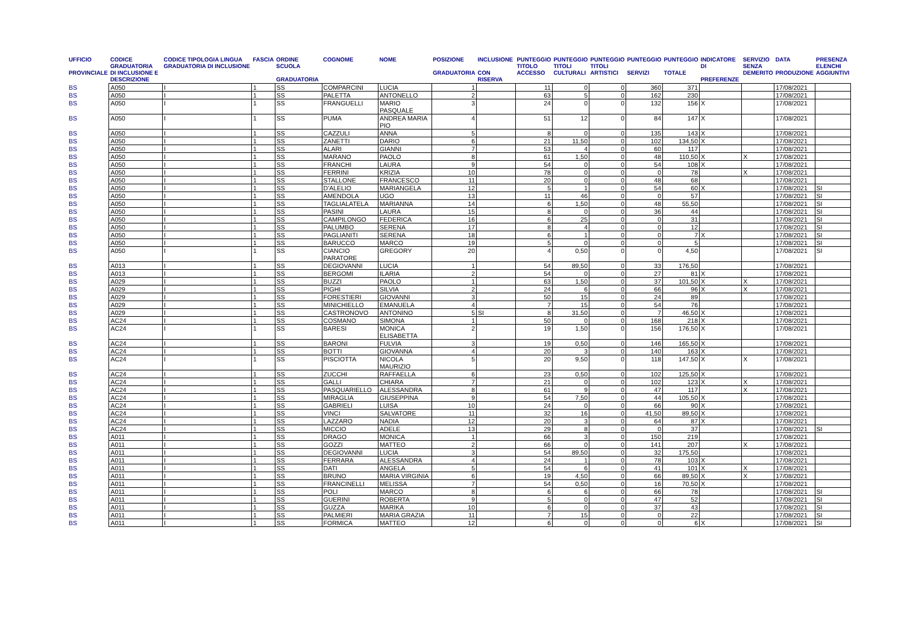| UFFICIO PROVINCIALE | CODICE GRADUATORIA DI INCLUSIONE E DESCRIZIONE | CODICE TIPOLOGIA LINGUA GRADUATORIA DI INCLUSIONE | FASCIA | ORDINE SCUOLA GRADUATORIA | COGNOME | NOME | POSIZIONE GRADUATORIA | INCLUSIONE CON RISERVA | PUNTEGGIO TITOLO ACCESSO | PUNTEGGIO TITOLI CULTURALI | PUNTEGGIO TITOLI ARTISTICI | PUNTEGGIO SERVIZI | PUNTEGGIO TOTALE | INDICATORE DI PREFERENZE | SERVIZIO SENZA DEMERITO | DATA PRODUZIONE | PRESENZA ELENCHI AGGIUNTIVI |
| --- | --- | --- | --- | --- | --- | --- | --- | --- | --- | --- | --- | --- | --- | --- | --- | --- | --- |
| BS | A050 | I | 1 | SS | COMPARCINI | LUCIA | 1 | | 11 | 0 | 0 | 360 | 371 | | | 17/08/2021 | |
| BS | A050 | I | 1 | SS | PALETTA | ANTONELLO | 2 | | 63 | 5 | 0 | 162 | 230 | | | 17/08/2021 | |
| BS | A050 | I | 1 | SS | FRANGUELLI | MARIO PASQUALE | 3 | | 24 | 0 | 0 | 132 | 156 | X | | 17/08/2021 | |
| BS | A050 | I | 1 | SS | PUMA | ANDREA MARIA PIO | 4 | | 51 | 12 | 0 | 84 | 147 | X | | 17/08/2021 | |
| BS | A050 | I | 1 | SS | CAZZULI | ANNA | 5 | | 8 | 0 | 0 | 135 | 143 | X | | 17/08/2021 | |
| BS | A050 | I | 1 | SS | ZANETTI | DARIO | 6 | | 21 | 11,50 | 0 | 102 | 134,50 | X | | 17/08/2021 | |
| BS | A050 | I | 1 | SS | ALARI | GIANNI | 7 | | 53 | 4 | 0 | 60 | 117 | | | 17/08/2021 | |
| BS | A050 | I | 1 | SS | MARANO | PAOLO | 8 | | 61 | 1,50 | 0 | 48 | 110,50 | X | X | 17/08/2021 | |
| BS | A050 | I | 1 | SS | FRANCHI | LAURA | 9 | | 54 | 0 | 0 | 54 | 108 | X | | 17/08/2021 | |
| BS | A050 | I | 1 | SS | FERRINI | KRIZIA | 10 | | 78 | 0 | 0 | 0 | 78 | | X | 17/08/2021 | |
| BS | A050 | I | 1 | SS | STALLONE | FRANCESCO | 11 | | 20 | 0 | 0 | 48 | 68 | | | 17/08/2021 | |
| BS | A050 | I | 1 | SS | D'ALELIO | MARIANGELA | 12 | | 5 | 1 | 0 | 54 | 60 | X | | 17/08/2021 | SI |
| BS | A050 | I | 1 | SS | AMENDOLA | UGO | 13 | | 11 | 46 | 0 | 0 | 57 | | | 17/08/2021 | SI |
| BS | A050 | I | 1 | SS | TAGLIALATELA | MARIANNA | 14 | | 6 | 1,50 | 0 | 48 | 55,50 | | | 17/08/2021 | SI |
| BS | A050 | I | 1 | SS | PASINI | LAURA | 15 | | 8 | 0 | 0 | 36 | 44 | | | 17/08/2021 | SI |
| BS | A050 | I | 1 | SS | CAMPILONGO | FEDERICA | 16 | | 6 | 25 | 0 | 0 | 31 | | | 17/08/2021 | SI |
| BS | A050 | I | 1 | SS | PALUMBO | SERENA | 17 | | 8 | 4 | 0 | 0 | 12 | | | 17/08/2021 | SI |
| BS | A050 | I | 1 | SS | PAGLIANITI | SERENA | 18 | | 6 | 1 | 0 | 0 | 7 | X | | 17/08/2021 | SI |
| BS | A050 | I | 1 | SS | BARUCCO | MARCO | 19 | | 5 | 0 | 0 | 0 | 5 | | | 17/08/2021 | SI |
| BS | A050 | I | 1 | SS | CIANCIO PARATORE | GREGORY | 20 | | 4 | 0,50 | 0 | 0 | 4,50 | | | 17/08/2021 | SI |
| BS | A013 | I | 1 | SS | DEGIOVANNI | LUCIA | 1 | | 54 | 89,50 | 0 | 33 | 176,50 | | | 17/08/2021 | |
| BS | A013 | I | 1 | SS | BERGOMI | ILARIA | 2 | | 54 | 0 | 0 | 27 | 81 | X | | 17/08/2021 | |
| BS | A029 | I | 1 | SS | BUZZI | PAOLO | 1 | | 63 | 1,50 | 0 | 37 | 101,50 | X | X | 17/08/2021 | |
| BS | A029 | I | 1 | SS | PIGHI | SILVIA | 2 | | 24 | 6 | 0 | 66 | 96 | X | X | 17/08/2021 | |
| BS | A029 | I | 1 | SS | FORESTIERI | GIOVANNI | 3 | | 50 | 15 | 0 | 24 | 89 | | | 17/08/2021 | |
| BS | A029 | I | 1 | SS | MINICHIELLO | EMANUELA | 4 | | 7 | 15 | 0 | 54 | 76 | | | 17/08/2021 | |
| BS | A029 | I | 1 | SS | CASTRONOVO | ANTONINO | 5 | SI | 8 | 31,50 | 0 | 7 | 46,50 | X | | 17/08/2021 | |
| BS | AC24 | I | 1 | SS | COSMANO | SIMONA | 1 | | 50 | 0 | 0 | 168 | 218 | X | | 17/08/2021 | |
| BS | AC24 | I | 1 | SS | BARESI | MONICA ELISABETTA | 2 | | 19 | 1,50 | 0 | 156 | 176,50 | X | | 17/08/2021 | |
| BS | AC24 | I | 1 | SS | BARONI | FULVIA | 3 | | 19 | 0,50 | 0 | 146 | 165,50 | X | | 17/08/2021 | |
| BS | AC24 | I | 1 | SS | BOTTI | GIOVANNA | 4 | | 20 | 3 | 0 | 140 | 163 | X | | 17/08/2021 | |
| BS | AC24 | I | 1 | SS | PISCIOTTA | NICOLA MAURIZIO | 5 | | 20 | 9,50 | 0 | 118 | 147,50 | X | X | 17/08/2021 | |
| BS | AC24 | I | 1 | SS | ZUCCHI | RAFFAELLA | 6 | | 23 | 0,50 | 0 | 102 | 125,50 | X | | 17/08/2021 | |
| BS | AC24 | I | 1 | SS | GALLI | CHIARA | 7 | | 21 | 0 | 0 | 102 | 123 | X | X | 17/08/2021 | |
| BS | AC24 | I | 1 | SS | PASQUARIELLO | ALESSANDRA | 8 | | 61 | 9 | 0 | 47 | 117 | | X | 17/08/2021 | |
| BS | AC24 | I | 1 | SS | MIRAGLIA | GIUSEPPINA | 9 | | 54 | 7,50 | 0 | 44 | 105,50 | X | | 17/08/2021 | |
| BS | AC24 | I | 1 | SS | GABRIELI | LUISA | 10 | | 24 | 0 | 0 | 66 | 90 | X | | 17/08/2021 | |
| BS | AC24 | I | 1 | SS | VINCI | SALVATORE | 11 | | 32 | 16 | 0 | 41,50 | 89,50 | X | | 17/08/2021 | |
| BS | AC24 | I | 1 | SS | LAZZARO | NADIA | 12 | | 20 | 3 | 0 | 64 | 87 | X | | 17/08/2021 | |
| BS | AC24 | I | 1 | SS | MICCIO | ADELE | 13 | | 29 | 8 | 0 | 0 | 37 | | | 17/08/2021 | SI |
| BS | A011 | I | 1 | SS | DRAGO | MONICA | 1 | | 66 | 3 | 0 | 150 | 219 | | | 17/08/2021 | |
| BS | A011 | I | 1 | SS | GOZZI | MATTEO | 2 | | 66 | 0 | 0 | 141 | 207 | | X | 17/08/2021 | |
| BS | A011 | I | 1 | SS | DEGIOVANNI | LUCIA | 3 | | 54 | 89,50 | 0 | 32 | 175,50 | | | 17/08/2021 | |
| BS | A011 | I | 1 | SS | FERRARA | ALESSANDRA | 4 | | 24 | 1 | 0 | 78 | 103 | X | | 17/08/2021 | |
| BS | A011 | I | 1 | SS | DATI | ANGELA | 5 | | 54 | 6 | 0 | 41 | 101 | X | X | 17/08/2021 | |
| BS | A011 | I | 1 | SS | BRUNO | MARIA VIRGINIA | 6 | | 19 | 4,50 | 0 | 66 | 89,50 | X | X | 17/08/2021 | |
| BS | A011 | I | 1 | SS | FRANCINELLI | MELISSA | 7 | | 54 | 0,50 | 0 | 16 | 70,50 | X | | 17/08/2021 | |
| BS | A011 | I | 1 | SS | POLI | MARCO | 8 | | 6 | 6 | 0 | 66 | 78 | | | 17/08/2021 | SI |
| BS | A011 | I | 1 | SS | GUERINI | ROBERTA | 9 | | 5 | 0 | 0 | 47 | 52 | | | 17/08/2021 | SI |
| BS | A011 | I | 1 | SS | GUZZA | MARIKA | 10 | | 6 | 0 | 0 | 37 | 43 | | | 17/08/2021 | SI |
| BS | A011 | I | 1 | SS | PALMIERI | MARIA GRAZIA | 11 | | 7 | 15 | 0 | 0 | 22 | | | 17/08/2021 | SI |
| BS | A011 | I | 1 | SS | FORMICA | MATTEO | 12 | | 6 | 0 | 0 | 0 | 6 | X | | 17/08/2021 | SI |